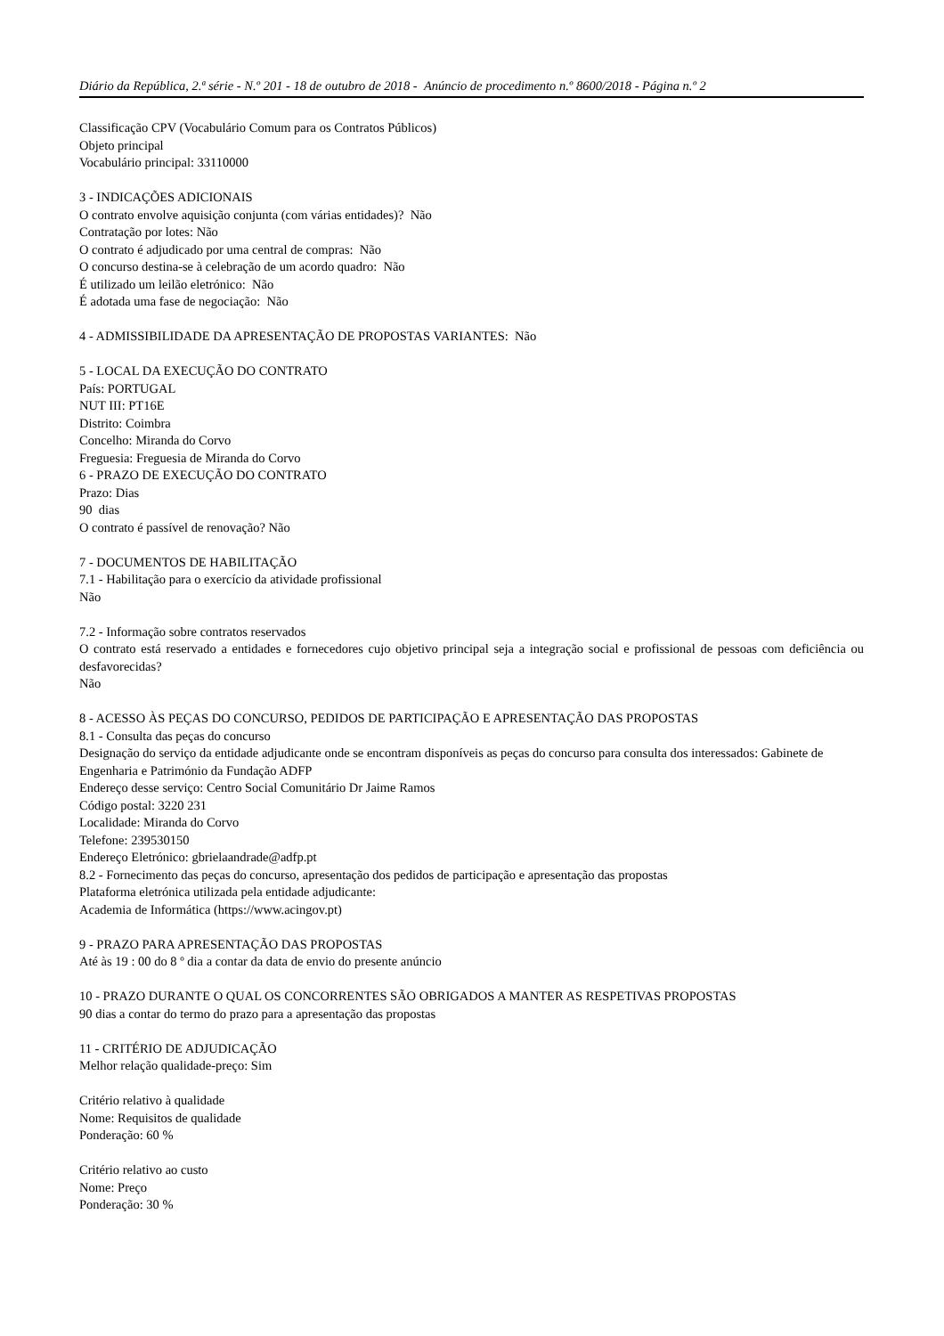Diário da República, 2.ª série - N.º 201 - 18 de outubro de 2018 - Anúncio de procedimento n.º 8600/2018 - Página n.º 2
Classificação CPV (Vocabulário Comum para os Contratos Públicos)
Objeto principal
Vocabulário principal: 33110000
3 - INDICAÇÕES ADICIONAIS
O contrato envolve aquisição conjunta (com várias entidades)? Não
Contratação por lotes: Não
O contrato é adjudicado por uma central de compras: Não
O concurso destina-se à celebração de um acordo quadro: Não
É utilizado um leilão eletrónico: Não
É adotada uma fase de negociação: Não
4 - ADMISSIBILIDADE DA APRESENTAÇÃO DE PROPOSTAS VARIANTES: Não
5 - LOCAL DA EXECUÇÃO DO CONTRATO
País: PORTUGAL
NUT III: PT16E
Distrito: Coimbra
Concelho: Miranda do Corvo
Freguesia: Freguesia de Miranda do Corvo
6 - PRAZO DE EXECUÇÃO DO CONTRATO
Prazo: Dias
90 dias
O contrato é passível de renovação? Não
7 - DOCUMENTOS DE HABILITAÇÃO
7.1 - Habilitação para o exercício da atividade profissional
Não
7.2 - Informação sobre contratos reservados
O contrato está reservado a entidades e fornecedores cujo objetivo principal seja a integração social e profissional de pessoas com deficiência ou desfavorecidas?
Não
8 - ACESSO ÀS PEÇAS DO CONCURSO, PEDIDOS DE PARTICIPAÇÃO E APRESENTAÇÃO DAS PROPOSTAS
8.1 - Consulta das peças do concurso
Designação do serviço da entidade adjudicante onde se encontram disponíveis as peças do concurso para consulta dos interessados: Gabinete de Engenharia e Património da Fundação ADFP
Endereço desse serviço: Centro Social Comunitário Dr Jaime Ramos
Código postal: 3220 231
Localidade: Miranda do Corvo
Telefone: 239530150
Endereço Eletrónico: gbrielaandrade@adfp.pt
8.2 - Fornecimento das peças do concurso, apresentação dos pedidos de participação e apresentação das propostas
Plataforma eletrónica utilizada pela entidade adjudicante:
Academia de Informática (https://www.acingov.pt)
9 - PRAZO PARA APRESENTAÇÃO DAS PROPOSTAS
Até às 19 : 00 do 8 º dia a contar da data de envio do presente anúncio
10 - PRAZO DURANTE O QUAL OS CONCORRENTES SÃO OBRIGADOS A MANTER AS RESPETIVAS PROPOSTAS
90 dias a contar do termo do prazo para a apresentação das propostas
11 - CRITÉRIO DE ADJUDICAÇÃO
Melhor relação qualidade-preço: Sim
Critério relativo à qualidade
Nome: Requisitos de qualidade
Ponderação: 60 %
Critério relativo ao custo
Nome: Preço
Ponderação: 30 %